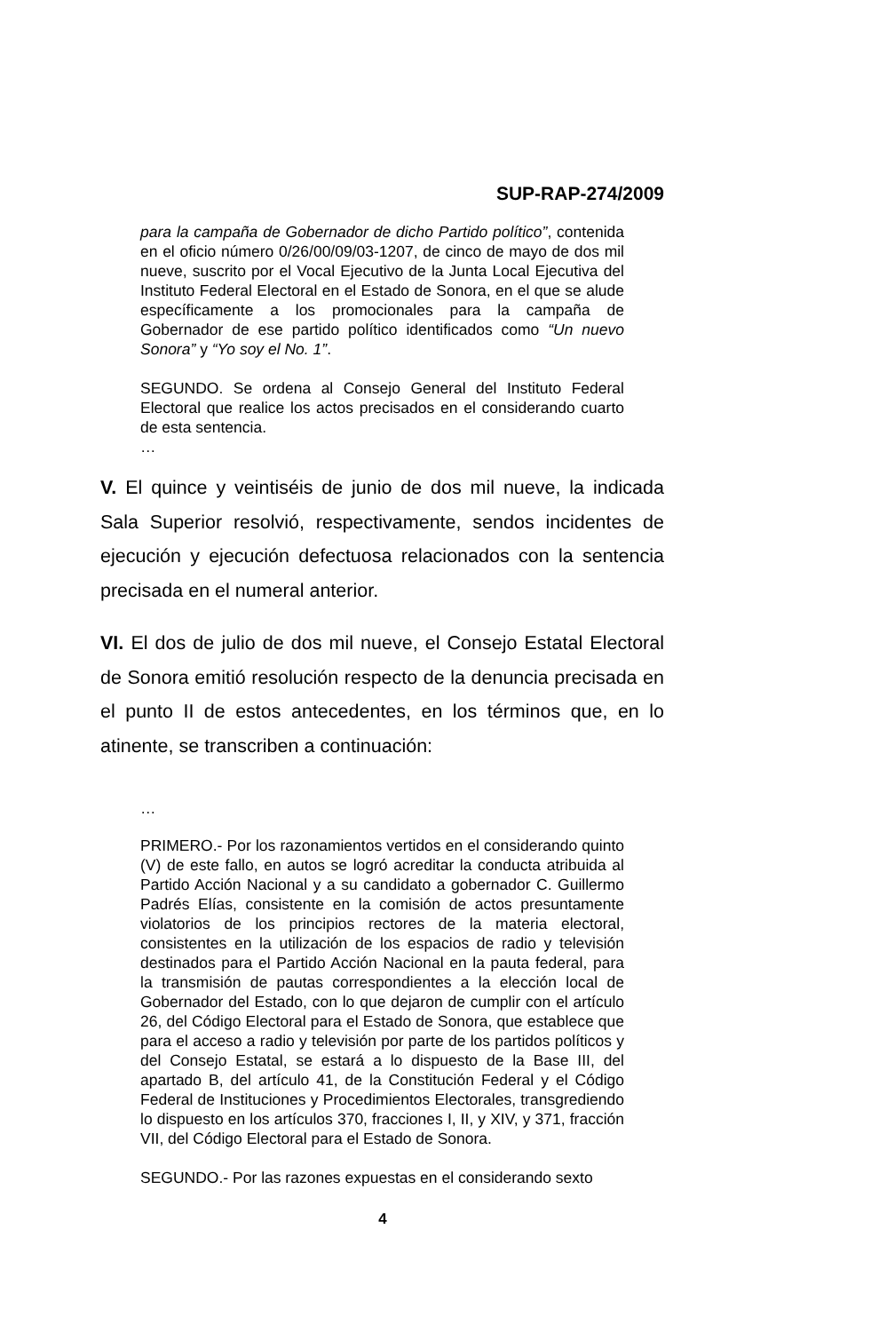SUP-RAP-274/2009
para la campaña de Gobernador de dicho Partido político”, contenida en el oficio número 0/26/00/09/03-1207, de cinco de mayo de dos mil nueve, suscrito por el Vocal Ejecutivo de la Junta Local Ejecutiva del Instituto Federal Electoral en el Estado de Sonora, en el que se alude específicamente a los promocionales para la campaña de Gobernador de ese partido político identificados como “Un nuevo Sonora” y “Yo soy el No. 1”.
SEGUNDO. Se ordena al Consejo General del Instituto Federal Electoral que realice los actos precisados en el considerando cuarto de esta sentencia.
…
V. El quince y veintiséis de junio de dos mil nueve, la indicada Sala Superior resolvió, respectivamente, sendos incidentes de ejecución y ejecución defectuosa relacionados con la sentencia precisada en el numeral anterior.
VI. El dos de julio de dos mil nueve, el Consejo Estatal Electoral de Sonora emitió resolución respecto de la denuncia precisada en el punto II de estos antecedentes, en los términos que, en lo atinente, se transcriben a continuación:
…
PRIMERO.- Por los razonamientos vertidos en el considerando quinto (V) de este fallo, en autos se logró acreditar la conducta atribuida al Partido Acción Nacional y a su candidato a gobernador C. Guillermo Padrés Elías, consistente en la comisión de actos presuntamente violatorios de los principios rectores de la materia electoral, consistentes en la utilización de los espacios de radio y televisión destinados para el Partido Acción Nacional en la pauta federal, para la transmisión de pautas correspondientes a la elección local de Gobernador del Estado, con lo que dejaron de cumplir con el artículo 26, del Código Electoral para el Estado de Sonora, que establece que para el acceso a radio y televisión por parte de los partidos políticos y del Consejo Estatal, se estará a lo dispuesto de la Base III, del apartado B, del artículo 41, de la Constitución Federal y el Código Federal de Instituciones y Procedimientos Electorales, transgrediendo lo dispuesto en los artículos 370, fracciones I, II, y XIV, y 371, fracción VII, del Código Electoral para el Estado de Sonora.
SEGUNDO.- Por las razones expuestas en el considerando sexto
4